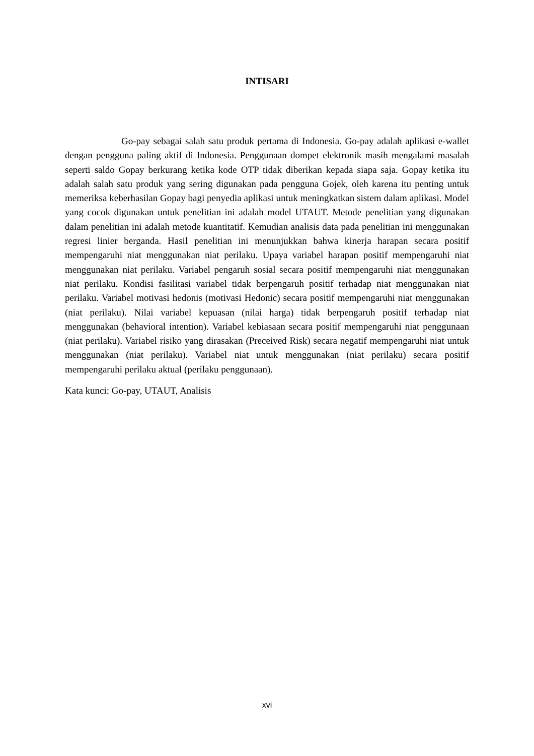INTISARI
Go-pay sebagai salah satu produk pertama di Indonesia. Go-pay adalah aplikasi e-wallet dengan pengguna paling aktif di Indonesia. Penggunaan dompet elektronik masih mengalami masalah seperti saldo Gopay berkurang ketika kode OTP tidak diberikan kepada siapa saja. Gopay ketika itu adalah salah satu produk yang sering digunakan pada pengguna Gojek, oleh karena itu penting untuk memeriksa keberhasilan Gopay bagi penyedia aplikasi untuk meningkatkan sistem dalam aplikasi. Model yang cocok digunakan untuk penelitian ini adalah model UTAUT. Metode penelitian yang digunakan dalam penelitian ini adalah metode kuantitatif. Kemudian analisis data pada penelitian ini menggunakan regresi linier berganda. Hasil penelitian ini menunjukkan bahwa kinerja harapan secara positif mempengaruhi niat menggunakan niat perilaku. Upaya variabel harapan positif mempengaruhi niat menggunakan niat perilaku. Variabel pengaruh sosial secara positif mempengaruhi niat menggunakan niat perilaku. Kondisi fasilitasi variabel tidak berpengaruh positif terhadap niat menggunakan niat perilaku. Variabel motivasi hedonis (motivasi Hedonic) secara positif mempengaruhi niat menggunakan (niat perilaku). Nilai variabel kepuasan (nilai harga) tidak berpengaruh positif terhadap niat menggunakan (behavioral intention). Variabel kebiasaan secara positif mempengaruhi niat penggunaan (niat perilaku). Variabel risiko yang dirasakan (Preceived Risk) secara negatif mempengaruhi niat untuk menggunakan (niat perilaku). Variabel niat untuk menggunakan (niat perilaku) secara positif mempengaruhi perilaku aktual (perilaku penggunaan).
Kata kunci: Go-pay, UTAUT, Analisis
xvi